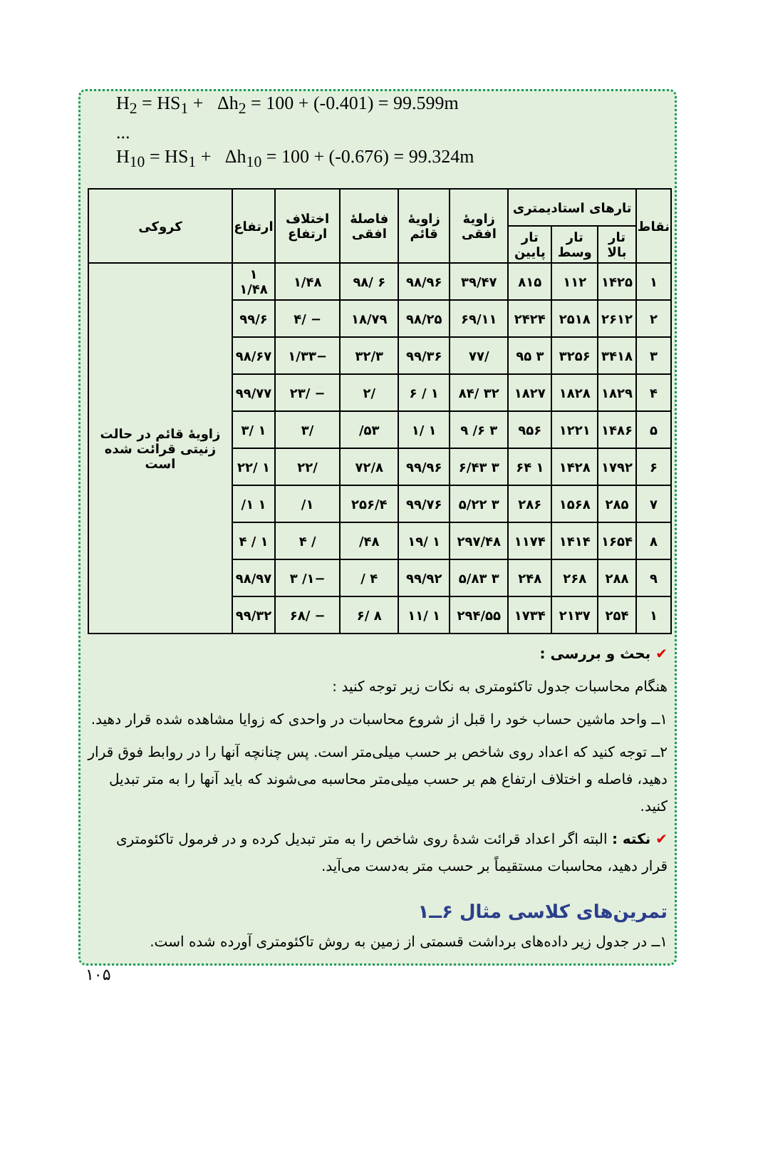H<sub>2</sub> = HS<sub>1</sub> + Δh<sub>2</sub> = 100 + (-0.401) = 99.599m
...
H<sub>10</sub> = HS<sub>1</sub> + Δh<sub>10</sub> = 100 + (-0.676) = 99.324m
| نقاط | تارهای استادیمتری | | | زاویهٔ افقی | زاویهٔ قائم | فاصلهٔ افقی | اختلاف ارتفاع | ارتفاع | کروکی |
| --- | --- | --- | --- | --- | --- | --- | --- | --- | --- |
| | تار بالا | تار وسط | تار پایین | | | | | | |
| ۱ | ۱۴۲۵ | ۱۱۲ | ۸۱۵ | ۳۹/۴۷ | ۹۸/۹۶ | ۶ /۹۸ | ۱/۴۸ | ۱ ۱/۴۸ | زاویهٔ قائم در حالت زنیتی قرائت شده است |
| ۲ | ۲۶۱۲ | ۲۵۱۸ | ۲۴۲۴ | ۶۹/۱۱ | ۹۸/۲۵ | ۱۸/۷۹ | − /۴ | ۹۹/۶ | |
| ۳ | ۳۴۱۸ | ۳۲۵۶ | ۳ ۹۵ | /۷۷ | ۹۹/۳۶ | ۳۲/۳ | −۱/۳۳ | ۹۸/۶۷ | |
| ۴ | ۱۸۲۹ | ۱۸۲۸ | ۱۸۲۷ | ۳۲ /۸۴ | ۱ / ۶ | /۲ | − /۲۳ | ۹۹/۷۷ | |
| ۵ | ۱۴۸۶ | ۱۲۲۱ | ۹۵۶ | ۳ ۶/ ۹ | ۱ /۱ | ۵۳/ | /۳ | ۱ /۳ | |
| ۶ | ۱۷۹۲ | ۱۴۲۸ | ۱ ۶۴ | ۳ ۶/۴۳ | ۹۹/۹۶ | ۷۲/۸ | /۲۲ | ۱ /۲۲ | |
| ۷ | ۲۸۵ | ۱۵۶۸ | ۲۸۶ | ۳ ۵/۲۲ | ۹۹/۷۶ | ۲۵۶/۴ | ۱/ | ۱ ۱/ | |
| ۸ | ۱۶۵۴ | ۱۴۱۴ | ۱۱۷۴ | ۲۹۷/۴۸ | ۱ /۱۹ | ۴۸/ | / ۴ | ۱ / ۴ | |
| ۹ | ۲۸۸ | ۲۶۸ | ۲۴۸ | ۳ ۵/۸۳ | ۹۹/۹۲ | ۴ / | −۱/ ۳ | ۹۸/۹۷ | |
| ۱ | ۲۵۴ | ۲۱۳۷ | ۱۷۳۴ | ۲۹۴/۵۵ | ۱ /۱۱ | ۸ /۶ | − /۶۸ | ۹۹/۳۲ | |
✔ بحث و بررسی :
هنگام محاسبات جدول تاکئومتری به نکات زیر توجه کنید :
۱ــ واحد ماشین حساب خود را قبل از شروع محاسبات در واحدی که زوایا مشاهده شده قرار دهید.
۲ــ توجه کنید که اعداد روی شاخص بر حسب میلی‌متر است. پس چنانچه آنها را در روابط فوق قرار دهید، فاصله و اختلاف ارتفاع هم بر حسب میلی‌متر محاسبه می‌شوند که باید آنها را به متر تبدیل کنید.
✔ نکته : البته اگر اعداد قرائت شدهٔ روی شاخص را به متر تبدیل کرده و در فرمول تاکئومتری قرار دهید، محاسبات مستقیماً بر حسب متر به‌دست می‌آید.
تمرین‌های کلاسی مثال ۶ــ۱
۱ــ در جدول زیر داده‌های برداشت قسمتی از زمین به روش تاکئومتری آورده شده است.
۱۰۵